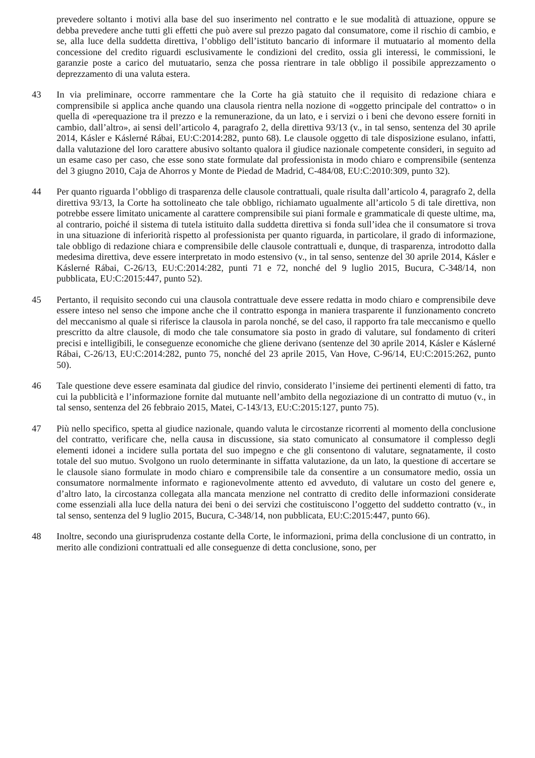prevedere soltanto i motivi alla base del suo inserimento nel contratto e le sue modalità di attuazione, oppure se debba prevedere anche tutti gli effetti che può avere sul prezzo pagato dal consumatore, come il rischio di cambio, e se, alla luce della suddetta direttiva, l’obbligo dell’istituto bancario di informare il mutuatario al momento della concessione del credito riguardi esclusivamente le condizioni del credito, ossia gli interessi, le commissioni, le garanzie poste a carico del mutuatario, senza che possa rientrare in tale obbligo il possibile apprezzamento o deprezzamento di una valuta estera.
43 In via preliminare, occorre rammentare che la Corte ha già statuito che il requisito di redazione chiara e comprensibile si applica anche quando una clausola rientra nella nozione di «oggetto principale del contratto» o in quella di «perequazione tra il prezzo e la remunerazione, da un lato, e i servizi o i beni che devono essere forniti in cambio, dall’altro», ai sensi dell’articolo 4, paragrafo 2, della direttiva 93/13 (v., in tal senso, sentenza del 30 aprile 2014, Kásler e Káslerné Rábai, EU:C:2014:282, punto 68). Le clausole oggetto di tale disposizione esulano, infatti, dalla valutazione del loro carattere abusivo soltanto qualora il giudice nazionale competente consideri, in seguito ad un esame caso per caso, che esse sono state formulate dal professionista in modo chiaro e comprensibile (sentenza del 3 giugno 2010, Caja de Ahorros y Monte de Piedad de Madrid, C‑484/08, EU:C:2010:309, punto 32).
44 Per quanto riguarda l’obbligo di trasparenza delle clausole contrattuali, quale risulta dall’articolo 4, paragrafo 2, della direttiva 93/13, la Corte ha sottolineato che tale obbligo, richiamato ugualmente all’articolo 5 di tale direttiva, non potrebbe essere limitato unicamente al carattere comprensibile sui piani formale e grammaticale di queste ultime, ma, al contrario, poiché il sistema di tutela istituito dalla suddetta direttiva si fonda sull’idea che il consumatore si trova in una situazione di inferiorità rispetto al professionista per quanto riguarda, in particolare, il grado di informazione, tale obbligo di redazione chiara e comprensibile delle clausole contrattuali e, dunque, di trasparenza, introdotto dalla medesima direttiva, deve essere interpretato in modo estensivo (v., in tal senso, sentenze del 30 aprile 2014, Kásler e Káslerné Rábai, C‑26/13, EU:C:2014:282, punti 71 e 72, nonché del 9 luglio 2015, Bucura, C‑348/14, non pubblicata, EU:C:2015:447, punto 52).
45 Pertanto, il requisito secondo cui una clausola contrattuale deve essere redatta in modo chiaro e comprensibile deve essere inteso nel senso che impone anche che il contratto esponga in maniera trasparente il funzionamento concreto del meccanismo al quale si riferisce la clausola in parola nonché, se del caso, il rapporto fra tale meccanismo e quello prescritto da altre clausole, di modo che tale consumatore sia posto in grado di valutare, sul fondamento di criteri precisi e intelligibili, le conseguenze economiche che gliene derivano (sentenze del 30 aprile 2014, Kásler e Káslerné Rábai, C‑26/13, EU:C:2014:282, punto 75, nonché del 23 aprile 2015, Van Hove, C‑96/14, EU:C:2015:262, punto 50).
46 Tale questione deve essere esaminata dal giudice del rinvio, considerato l’insieme dei pertinenti elementi di fatto, tra cui la pubblicità e l’informazione fornite dal mutuante nell’ambito della negoziazione di un contratto di mutuo (v., in tal senso, sentenza del 26 febbraio 2015, Matei, C‑143/13, EU:C:2015:127, punto 75).
47 Più nello specifico, spetta al giudice nazionale, quando valuta le circostanze ricorrenti al momento della conclusione del contratto, verificare che, nella causa in discussione, sia stato comunicato al consumatore il complesso degli elementi idonei a incidere sulla portata del suo impegno e che gli consentono di valutare, segnatamente, il costo totale del suo mutuo. Svolgono un ruolo determinante in siffatta valutazione, da un lato, la questione di accertare se le clausole siano formulate in modo chiaro e comprensibile tale da consentire a un consumatore medio, ossia un consumatore normalmente informato e ragionevolmente attento ed avveduto, di valutare un costo del genere e, d’altro lato, la circostanza collegata alla mancata menzione nel contratto di credito delle informazioni considerate come essenziali alla luce della natura dei beni o dei servizi che costituiscono l’oggetto del suddetto contratto (v., in tal senso, sentenza del 9 luglio 2015, Bucura, C‑348/14, non pubblicata, EU:C:2015:447, punto 66).
48 Inoltre, secondo una giurisprudenza costante della Corte, le informazioni, prima della conclusione di un contratto, in merito alle condizioni contrattuali ed alle conseguenze di detta conclusione, sono, per